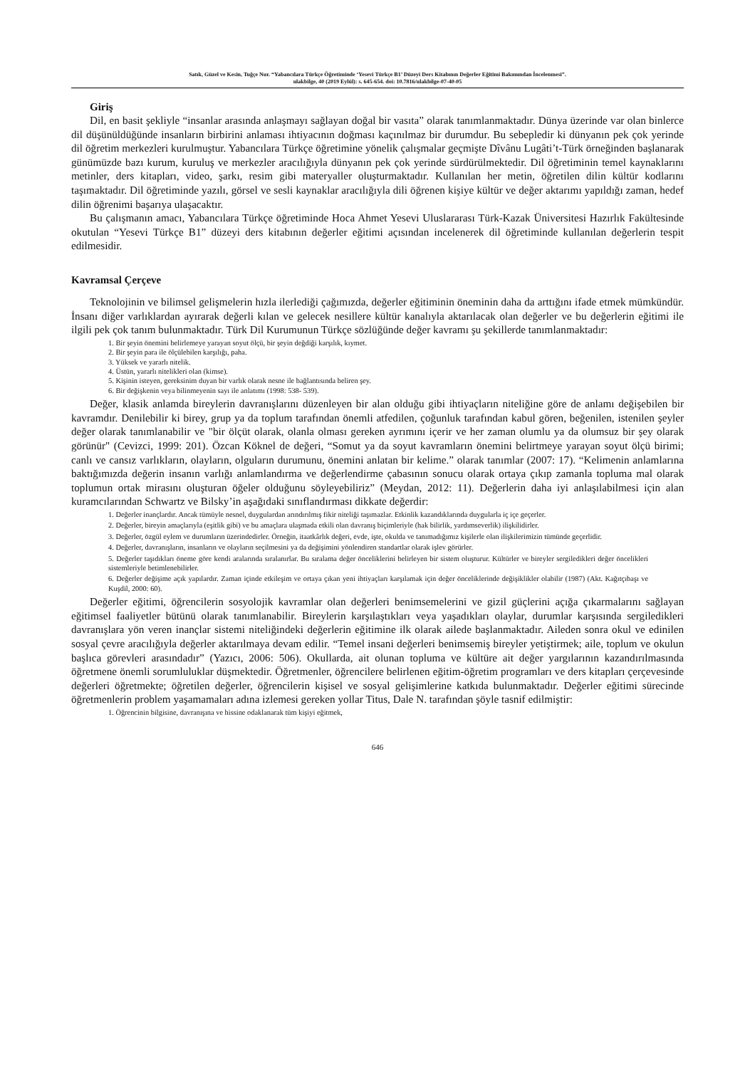Satık, Güzel ve Kesin, Tuğçe Nur. “Yabancılara Türkçe Öğretiminde ‘Yesevi Türkçe B1’ Düzeyi Ders Kitabının Değerler Eğitimi Bakımından İncelenmesi”.
ulakbilge, 40 (2019 Eylül): s. 645-654. doi: 10.7816/ulakbilge-07-40-05
Giriş
Dil, en basit şekliyle “insanlar arasında anlaşmayı sağlayan doğal bir vasıta” olarak tanımlanmaktadır. Dünya üzerinde var olan binlerce dil düşünüldüğünde insanların birbirini anlaması ihtiyacının doğması kaçınılmaz bir durumdur. Bu sebepledir ki dünyanın pek çok yerinde dil öğretim merkezleri kurulmuştur. Yabancılara Türkçe öğretimine yönelik çalışmalar geçmişte Dîvânu Lugâti’t-Türk örneğinden başlanarak günümüzde bazı kurum, kuruluş ve merkezler aracılığıyla dünyanın pek çok yerinde sürdürülmektedir. Dil öğretiminin temel kaynaklarını metinler, ders kitapları, video, şarkı, resim gibi materyaller oluşturmaktadır. Kullanılan her metin, öğretilen dilin kültür kodlarını taşımaktadır. Dil öğretiminde yazılı, görsel ve sesli kaynaklar aracılığıyla dili öğrenen kişiye kültür ve değer aktarımı yapıldığı zaman, hedef dilin öğrenimi başarıya ulaşacaktır.
Bu çalışmanın amacı, Yabancılara Türkçe öğretiminde Hoca Ahmet Yesevi Uluslararası Türk-Kazak Üniversitesi Hazırlık Fakültesinde okutulan “Yesevi Türkçe B1” düzeyi ders kitabının değerler eğitimi açısından incelenerek dil öğretiminde kullanılan değerlerin tespit edilmesidir.
Kavramsal Çerçeve
Teknolojinin ve bilimsel gelişmelerin hızla ilerlediği çağımızda, değerler eğitiminin öneminin daha da arttığını ifade etmek mümkündür. İnsanı diğer varlıklardan ayırarak değerli kılan ve gelecek nesillere kültür kanalıyla aktarılacak olan değerler ve bu değerlerin eğitimi ile ilgili pek çok tanım bulunmaktadır. Türk Dil Kurumunun Türkçe sözlüğünde değer kavramı şu şekillerde tanımlanmaktadır:
1. Bir şeyin önemini belirlemeye yarayan soyut ölçü, bir şeyin değdiği karşılık, kıymet.
2. Bir şeyin para ile ölçülebilen karşılığı, paha.
3. Yüksek ve yararlı nitelik.
4. Üstün, yararlı nitelikleri olan (kimse).
5. Kişinin isteyen, gereksinim duyan bir varlık olarak nesne ile bağlantısında beliren şey.
6. Bir değişkenin veya bilinmeyenin sayı ile anlatımı (1998: 538- 539).
Değer, klasik anlamda bireylerin davranışlarını düzenleyen bir alan olduğu gibi ihtiyaçların niteliğine göre de anlamı değişebilen bir kavramdır. Denilebilir ki birey, grup ya da toplum tarafından önemli atfedilen, çoğunluk tarafından kabul gören, beğenilen, istenilen şeyler değer olarak tanımlanabilir ve "bir ölçüt olarak, olanla olması gereken ayrımını içerir ve her zaman olumlu ya da olumsuz bir şey olarak görünür" (Cevizci, 1999: 201). Özcan Köknel de değeri, “Somut ya da soyut kavramların önemini belirtmeye yarayan soyut ölçü birimi; canlı ve cansız varlıkların, olayların, olguların durumunu, önemini anlatan bir kelime.” olarak tanımlar (2007: 17). “Kelimenin anlamlarına baktığımızda değerin insanın varlığı anlamlandırma ve değerlendirme çabasının sonucu olarak ortaya çıkıp zamanla topluma mal olarak toplumun ortak mirasını oluşturan öğeler olduğunu söyleyebiliriz” (Meydan, 2012: 11). Değerlerin daha iyi anlaşılabilmesi için alan kuramcılarından Schwartz ve Bilsky’in aşağıdaki sınıflandırması dikkate değerdir:
1. Değerler inançlardır. Ancak tümüyle nesnel, duygulardan arındırılmış fikir niteliği taşımazlar. Etkinlik kazandıklarında duygularla iç içe geçerler.
2. Değerler, bireyin amaçlarıyla (eşitlik gibi) ve bu amaçlara ulaşmada etkili olan davranış biçimleriyle (hak bilirlik, yardımseverlik) ilişkilidirler.
3. Değerler, özgül eylem ve durumların üzerindedirler. Örneğin, itaatkârlık değeri, evde, işte, okulda ve tanımadığımız kişilerle olan ilişkilerimizin tümünde geçerlidir.
4. Değerler, davranışların, insanların ve olayların seçilmesini ya da değişimini yönlendiren standartlar olarak işlev görürler.
5. Değerler taşıdıkları öneme göre kendi aralarında sıralanırlar. Bu sıralama değer önceliklerini belirleyen bir sistem oluşturur. Kültürler ve bireyler sergiledikleri değer öncelikleri sistemleriyle betimlenebilirler.
6. Değerler değişime açık yapılardır. Zaman içinde etkileşim ve ortaya çıkan yeni ihtiyaçları karşılamak için değer önceliklerinde değişiklikler olabilir (1987) (Akt. Kağıtçıbaşı ve Kuşdil, 2000: 60).
Değerler eğitimi, öğrencilerin sosyolojik kavramlar olan değerleri benimsemelerini ve gizil güçlerini açığa çıkarmalarını sağlayan eğitimsel faaliyetler bütünü olarak tanımlanabilir. Bireylerin karşılaştıkları veya yaşadıkları olaylar, durumlar karşısında sergiledikleri davranışlara yön veren inançlar sistemi niteliğindeki değerlerin eğitimine ilk olarak ailede başlanmaktadır. Aileden sonra okul ve edinilen sosyal çevre aracılığıyla değerler aktarılmaya devam edilir. “Temel insani değerleri benimsemiş bireyler yetiştirmek; aile, toplum ve okulun başlıca görevleri arasındadır” (Yazıcı, 2006: 506). Okullarda, ait olunan topluma ve kültüre ait değer yargılarının kazandırılmasında öğretmene önemli sorumluluklar düşmektedir. Öğretmenler, öğrencilere belirlenen eğitim-öğretim programları ve ders kitapları çerçevesinde değerleri öğretmekte; öğretilen değerler, öğrencilerin kişisel ve sosyal gelişimlerine katkıda bulunmaktadır. Değerler eğitimi sürecinde öğretmenlerin problem yaşamamaları adına izlemesi gereken yollar Titus, Dale N. tarafından şöyle tasnif edilmiştir:
1. Öğrencinin bilgisine, davranışına ve hissine odaklanarak tüm kişiyi eğitmek,
646